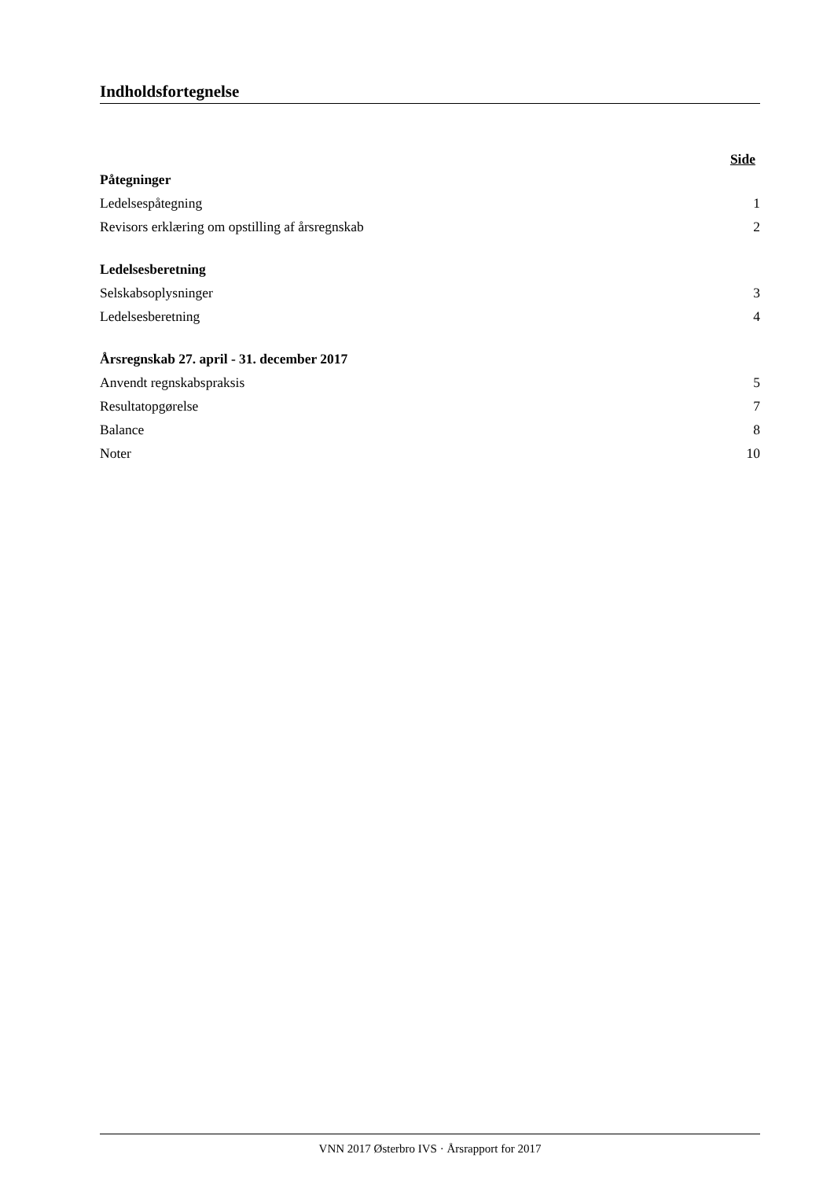Indholdsfortegnelse
Side
Påtegninger
Ledelsespåtegning 1
Revisors erklæring om opstilling af årsregnskab 2
Ledelsesberetning
Selskabsoplysninger 3
Ledelsesberetning 4
Årsregnskab 27. april - 31. december 2017
Anvendt regnskabspraksis 5
Resultatopgørelse 7
Balance 8
Noter 10
VNN 2017 Østerbro IVS · Årsrapport for 2017